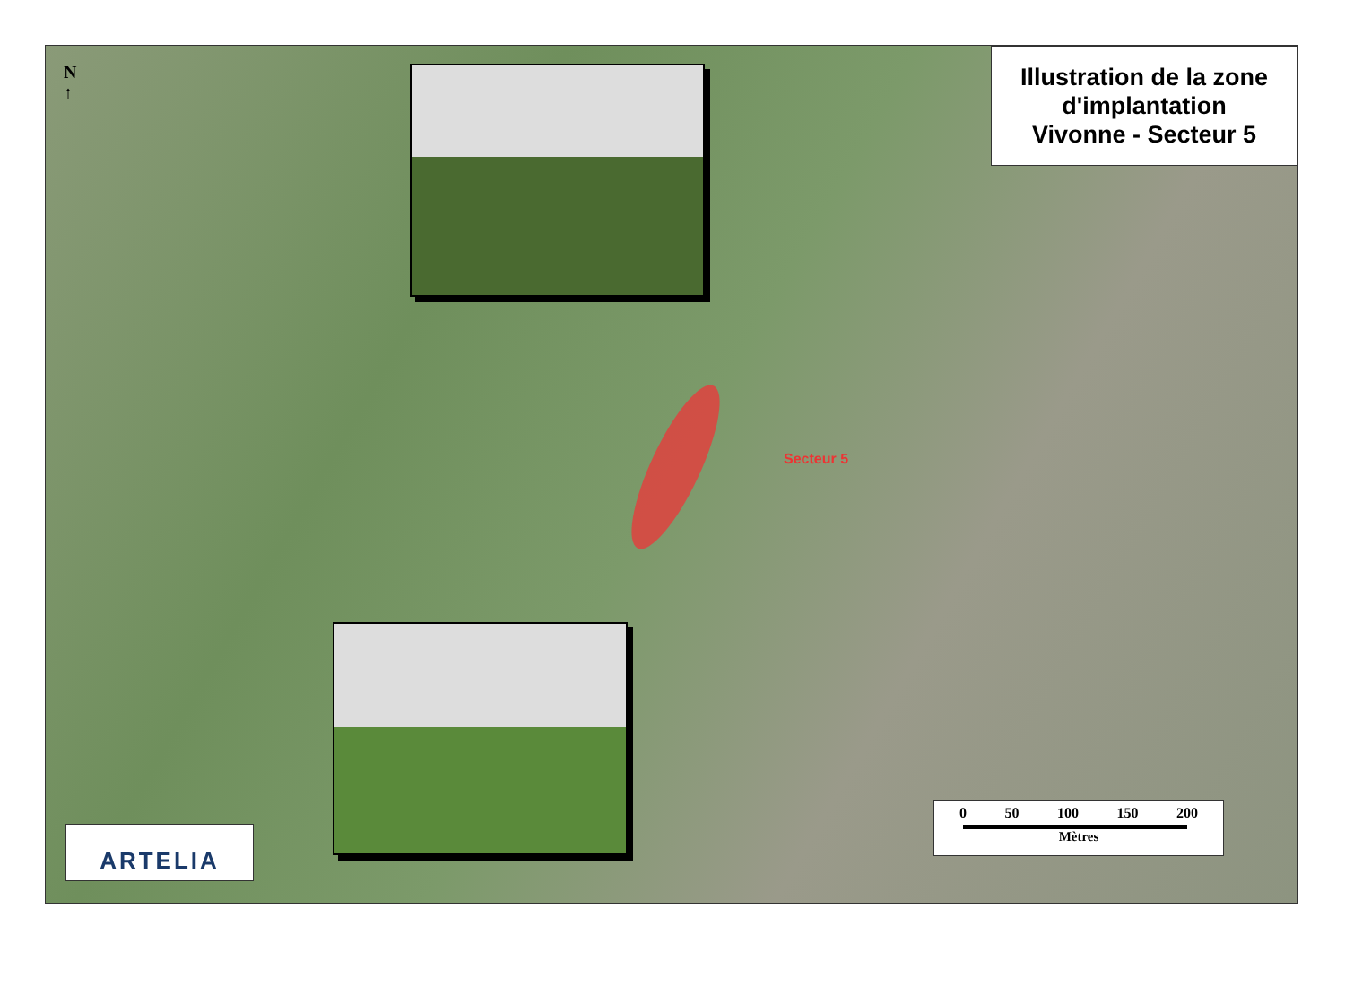N
↑
Illustration de la zone
d'implantation
Vivonne - Secteur 5
Secteur 5
ARTELIA
0 50 100 150 200
Mètres